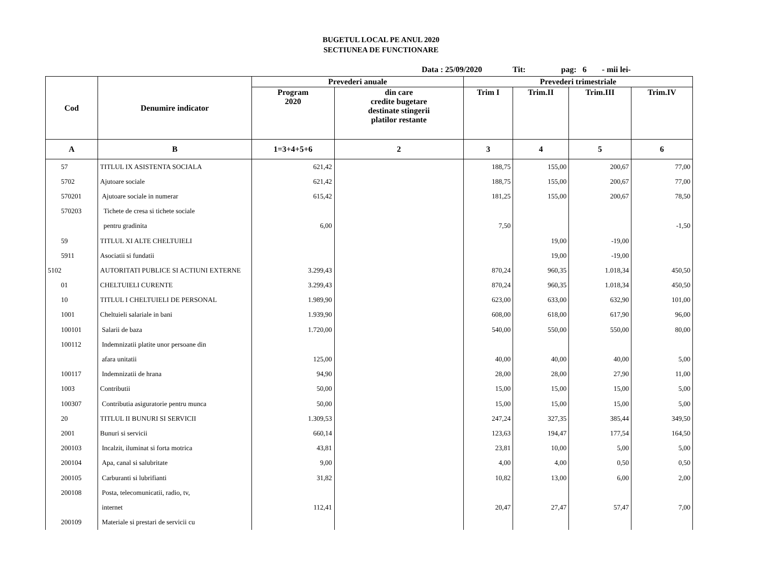BUGETUL LOCAL PE ANUL 2020
SECTIUNEA DE FUNCTIONARE
Data : 25/09/2020 Tit: pag: 6 - mii lei-
| Cod | Denumire indicator | Prevederi anuale | | Prevederi trimestriale | | | |
| --- | --- | --- | --- | --- | --- | --- | --- |
| | | Program 2020 | din care credite bugetare destinate stingerii platilor restante | Trim I | Trim.II | Trim.III | Trim.IV |
| A | B | 1=3+4+5+6 | 2 | 3 | 4 | 5 | 6 |
| 57 | TITLUL IX ASISTENTA SOCIALA | 621,42 | | 188,75 | 155,00 | 200,67 | 77,00 |
| 5702 | Ajutoare sociale | 621,42 | | 188,75 | 155,00 | 200,67 | 77,00 |
| 570201 | Ajutoare sociale in numerar | 615,42 | | 181,25 | 155,00 | 200,67 | 78,50 |
| 570203 | Tichete de cresa si tichete sociale | | | | | | |
| | pentru gradinita | 6,00 | | 7,50 | | | -1,50 |
| 59 | TITLUL XI ALTE CHELTUIELI | | | | 19,00 | -19,00 | |
| 5911 | Asociatii si fundatii | | | | 19,00 | -19,00 | |
| 5102 | AUTORITATI PUBLICE SI ACTIUNI EXTERNE | 3.299,43 | | 870,24 | 960,35 | 1.018,34 | 450,50 |
| 01 | CHELTUIELI CURENTE | 3.299,43 | | 870,24 | 960,35 | 1.018,34 | 450,50 |
| 10 | TITLUL I CHELTUIELI DE PERSONAL | 1.989,90 | | 623,00 | 633,00 | 632,90 | 101,00 |
| 1001 | Cheltuieli salariale in bani | 1.939,90 | | 608,00 | 618,00 | 617,90 | 96,00 |
| 100101 | Salarii de baza | 1.720,00 | | 540,00 | 550,00 | 550,00 | 80,00 |
| 100112 | Indemnizatii platite unor persoane din | | | | | | |
| | afara unitatii | 125,00 | | 40,00 | 40,00 | 40,00 | 5,00 |
| 100117 | Indemnizatii de hrana | 94,90 | | 28,00 | 28,00 | 27,90 | 11,00 |
| 1003 | Contributii | 50,00 | | 15,00 | 15,00 | 15,00 | 5,00 |
| 100307 | Contributia asiguratorie pentru munca | 50,00 | | 15,00 | 15,00 | 15,00 | 5,00 |
| 20 | TITLUL II BUNURI SI SERVICII | 1.309,53 | | 247,24 | 327,35 | 385,44 | 349,50 |
| 2001 | Bunuri si servicii | 660,14 | | 123,63 | 194,47 | 177,54 | 164,50 |
| 200103 | Incalzit, iluminat si forta motrica | 43,81 | | 23,81 | 10,00 | 5,00 | 5,00 |
| 200104 | Apa, canal si salubritate | 9,00 | | 4,00 | 4,00 | 0,50 | 0,50 |
| 200105 | Carburanti si lubrifianti | 31,82 | | 10,82 | 13,00 | 6,00 | 2,00 |
| 200108 | Posta, telecomunicatii, radio, tv, | | | | | | |
| | internet | 112,41 | | 20,47 | 27,47 | 57,47 | 7,00 |
| 200109 | Materiale si prestari de servicii cu | | | | | | |